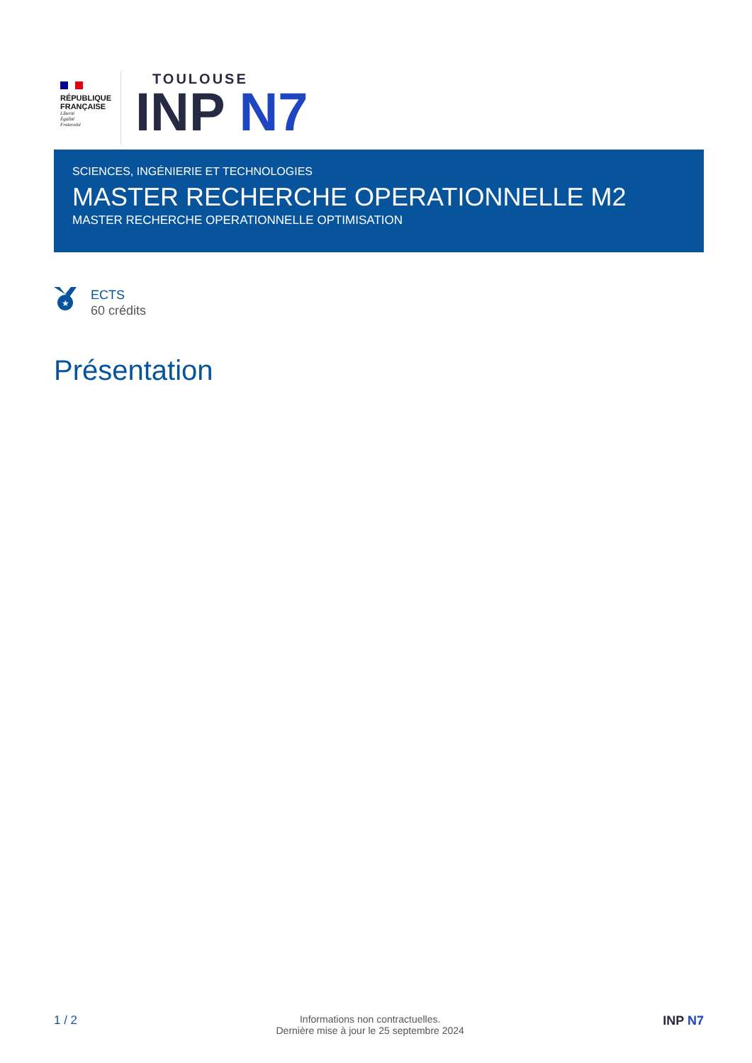RÉPUBLIQUE
FRANÇAISE
Liberté
Égalité
Fraternité
TOULOUSE
INP N7
SCIENCES, INGÉNIERIE ET TECHNOLOGIES
MASTER RECHERCHE OPERATIONNELLE M2
MASTER RECHERCHE OPERATIONNELLE OPTIMISATION
★
ECTS
60 crédits
Présentation
1 / 2
Informations non contractuelles.
Dernière mise à jour le 25 septembre 2024
INP N7